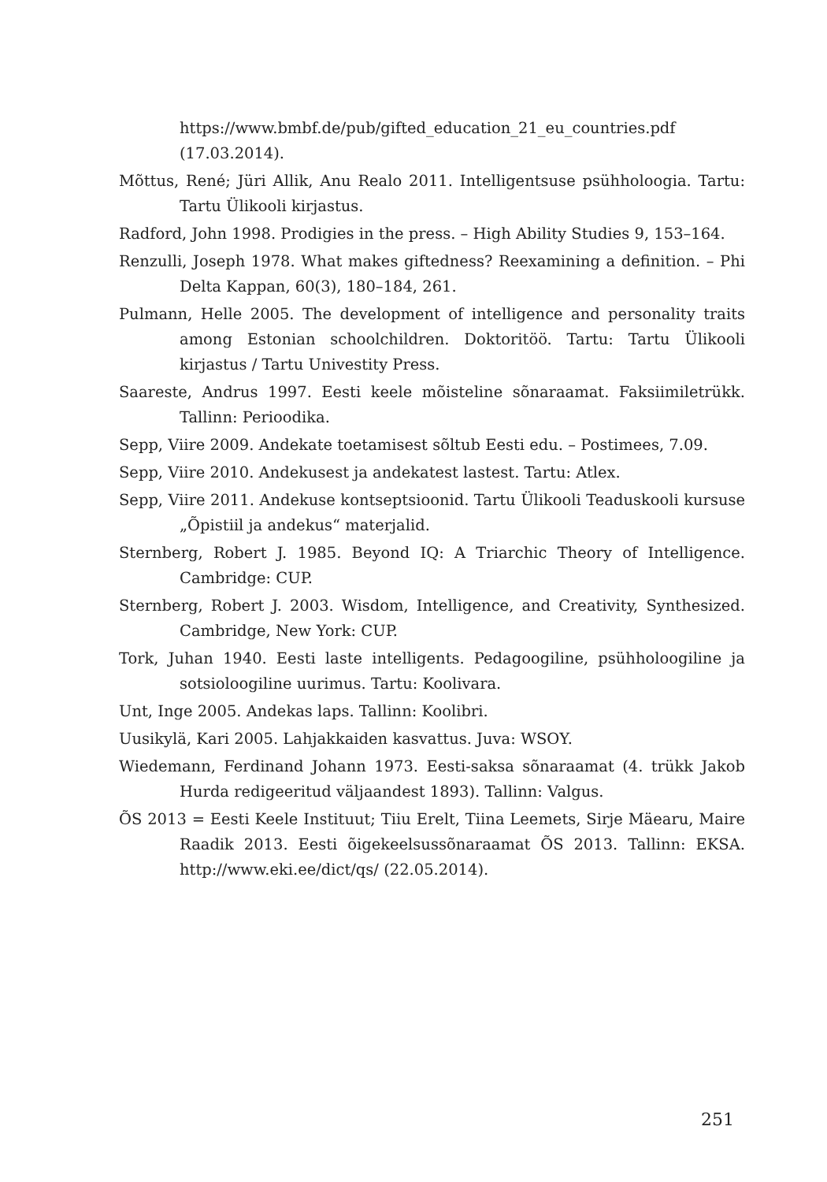https://www.bmbf.de/pub/gifted_education_21_eu_countries.pdf (17.03.2014).
Mõttus, René; Jüri Allik, Anu Realo 2011. Intelligentsuse psühholoogia. Tartu: Tartu Ülikooli kirjastus.
Radford, John 1998. Prodigies in the press. – High Ability Studies 9, 153–164.
Renzulli, Joseph 1978. What makes giftedness? Reexamining a definition. – Phi Delta Kappan, 60(3), 180–184, 261.
Pulmann, Helle 2005. The development of intelligence and personality traits among Estonian schoolchildren. Doktoritöö. Tartu: Tartu Ülikooli kirjastus / Tartu Univestity Press.
Saareste, Andrus 1997. Eesti keele mõisteline sõnaraamat. Faksiimiletrükk. Tallinn: Perioodika.
Sepp, Viire 2009. Andekate toetamisest sõltub Eesti edu. – Postimees, 7.09.
Sepp, Viire 2010. Andekusest ja andekatest lastest. Tartu: Atlex.
Sepp, Viire 2011. Andekuse kontseptsioonid. Tartu Ülikooli Teaduskooli kursuse „Õpistiil ja andekus“ materjalid.
Sternberg, Robert J. 1985. Beyond IQ: A Triarchic Theory of Intelligence. Cambridge: CUP.
Sternberg, Robert J. 2003. Wisdom, Intelligence, and Creativity, Synthesized. Cambridge, New York: CUP.
Tork, Juhan 1940. Eesti laste intelligents. Pedagoogiline, psühholoogiline ja sotsioloogiline uurimus. Tartu: Koolivara.
Unt, Inge 2005. Andekas laps. Tallinn: Koolibri.
Uusikylä, Kari 2005. Lahjakkaiden kasvattus. Juva: WSOY.
Wiedemann, Ferdinand Johann 1973. Eesti-saksa sõnaraamat (4. trükk Jakob Hurda redigeeritud väljaandest 1893). Tallinn: Valgus.
ÕS 2013 = Eesti Keele Instituut; Tiiu Erelt, Tiina Leemets, Sirje Mäearu, Maire Raadik 2013. Eesti õigekeelsussõnaraamat ÕS 2013. Tallinn: EKSA. http://www.eki.ee/dict/qs/ (22.05.2014).
251